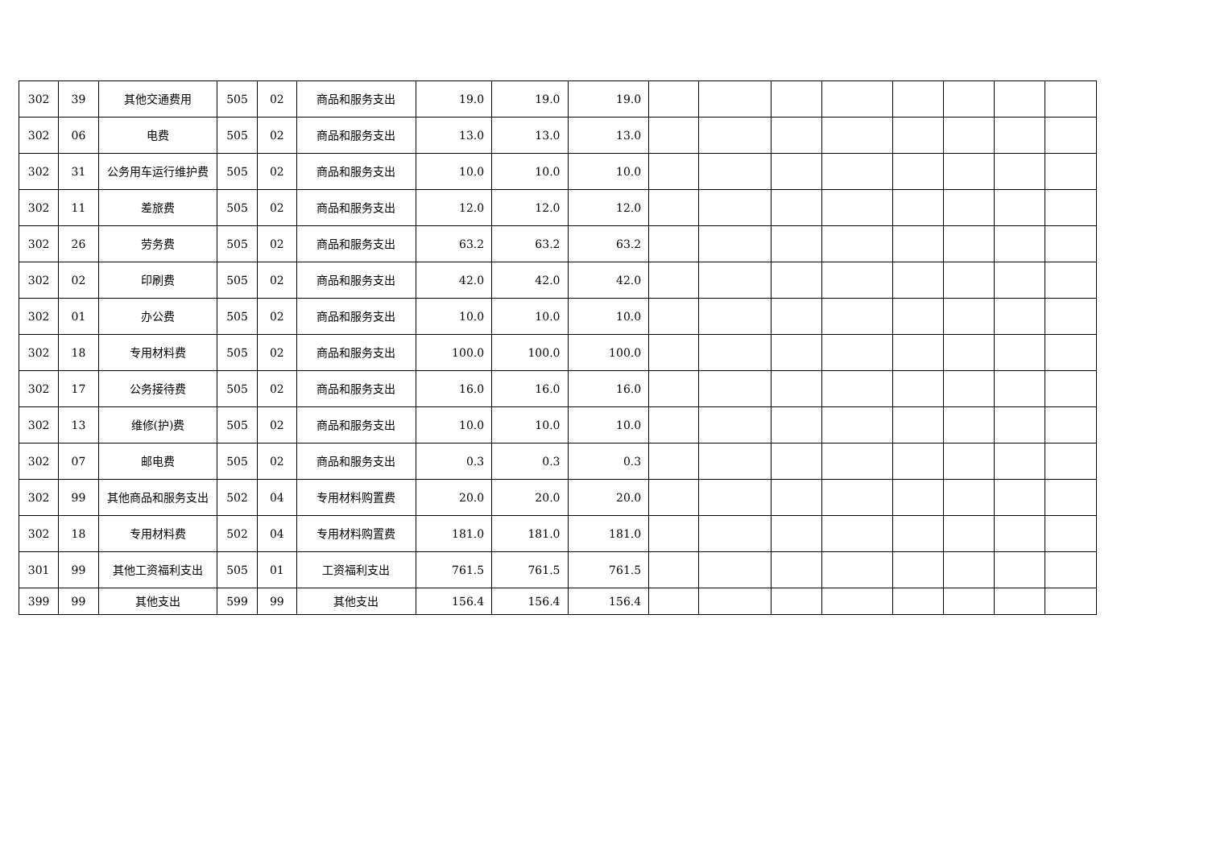| 302 | 39 | 其他交通费用 | 505 | 02 | 商品和服务支出 | 19.0 | 19.0 | 19.0 | | | | | | | | |
| 302 | 06 | 电费 | 505 | 02 | 商品和服务支出 | 13.0 | 13.0 | 13.0 | | | | | | | | |
| 302 | 31 | 公务用车运行维护费 | 505 | 02 | 商品和服务支出 | 10.0 | 10.0 | 10.0 | | | | | | | | |
| 302 | 11 | 差旅费 | 505 | 02 | 商品和服务支出 | 12.0 | 12.0 | 12.0 | | | | | | | | |
| 302 | 26 | 劳务费 | 505 | 02 | 商品和服务支出 | 63.2 | 63.2 | 63.2 | | | | | | | | |
| 302 | 02 | 印刷费 | 505 | 02 | 商品和服务支出 | 42.0 | 42.0 | 42.0 | | | | | | | | |
| 302 | 01 | 办公费 | 505 | 02 | 商品和服务支出 | 10.0 | 10.0 | 10.0 | | | | | | | | |
| 302 | 18 | 专用材料费 | 505 | 02 | 商品和服务支出 | 100.0 | 100.0 | 100.0 | | | | | | | | |
| 302 | 17 | 公务接待费 | 505 | 02 | 商品和服务支出 | 16.0 | 16.0 | 16.0 | | | | | | | | |
| 302 | 13 | 维修(护)费 | 505 | 02 | 商品和服务支出 | 10.0 | 10.0 | 10.0 | | | | | | | | |
| 302 | 07 | 邮电费 | 505 | 02 | 商品和服务支出 | 0.3 | 0.3 | 0.3 | | | | | | | | |
| 302 | 99 | 其他商品和服务支出 | 502 | 04 | 专用材料购置费 | 20.0 | 20.0 | 20.0 | | | | | | | | |
| 302 | 18 | 专用材料费 | 502 | 04 | 专用材料购置费 | 181.0 | 181.0 | 181.0 | | | | | | | | |
| 301 | 99 | 其他工资福利支出 | 505 | 01 | 工资福利支出 | 761.5 | 761.5 | 761.5 | | | | | | | | |
| 399 | 99 | 其他支出 | 599 | 99 | 其他支出 | 156.4 | 156.4 | 156.4 | | | | | | | | |